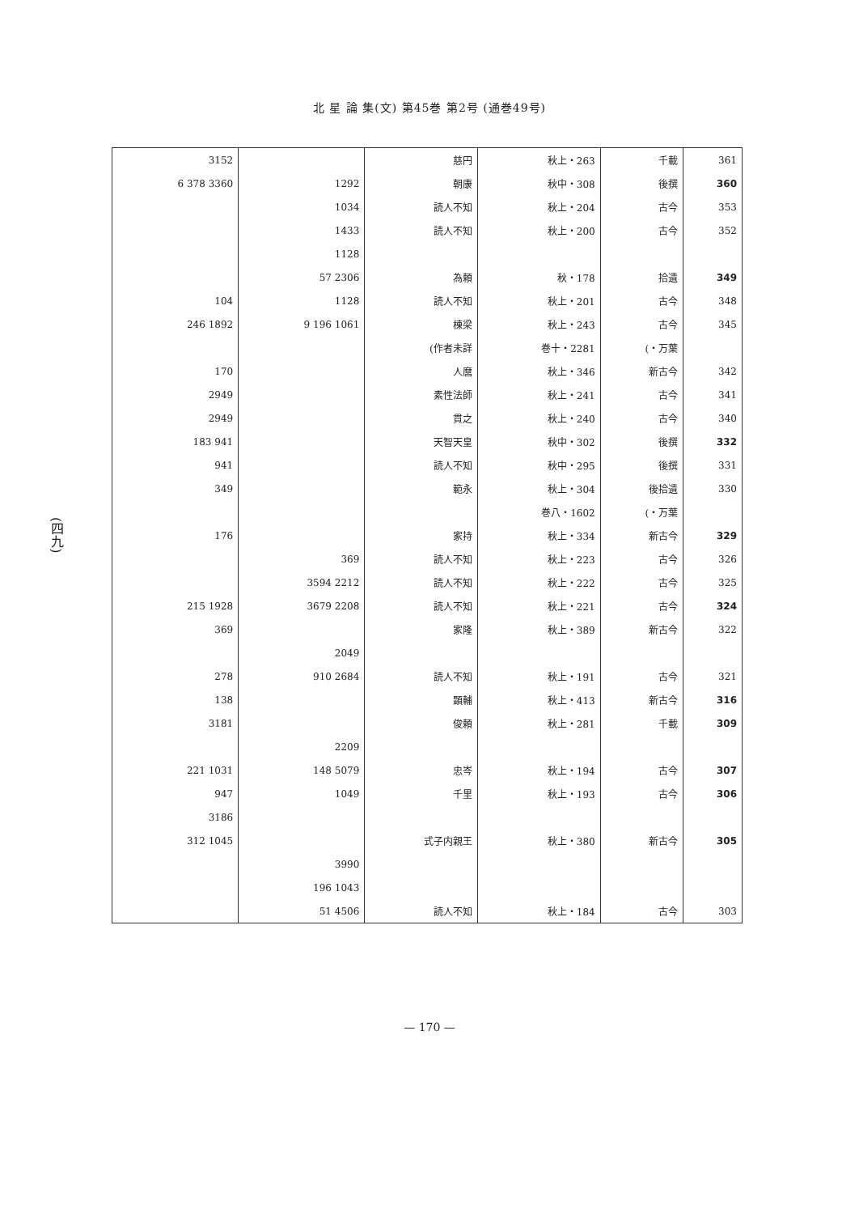北 星 論 集(文) 第45巻 第2号 (通巻49号)
(四九)
| 361 | 千載 | 秋上・263 | 慈円 | | 3152 |
| 360 | 後撰 | 秋中・308 | 朝康 | 1292 | 3360 378 6 |
| 353 | 古今 | 秋上・204 | 読人不知 | 1034 | |
| 352 | 古今 | 秋上・200 | 読人不知 | 1433 | |
| | | | | 1128 | |
| 349 | 拾遺 | 秋・178 | 為頼 | 2306 57 | |
| 348 | 古今 | 秋上・201 | 読人不知 | 1128 | 104 |
| 345 | 古今 | 秋上・243 | 棟梁 | 1061 196 9 | 1892 246 |
| | 万葉・) | 巻十・2281 | 作者未詳) | | |
| 342 | 新古今 | 秋上・346 | 人麿 | | 170 |
| 341 | 古今 | 秋上・241 | 素性法師 | | 2949 |
| 340 | 古今 | 秋上・240 | 貫之 | | 2949 |
| 332 | 後撰 | 秋中・302 | 天智天皇 | | 941 183 |
| 331 | 後撰 | 秋中・295 | 読人不知 | | 941 |
| 330 | 後拾遺 | 秋上・304 | 範永 | | 349 |
| | 万葉・) | 巻八・1602 | | | |
| 329 | 新古今 | 秋上・334 | 家持 | | 176 |
| 326 | 古今 | 秋上・223 | 読人不知 | 369 | |
| 325 | 古今 | 秋上・222 | 読人不知 | 2212 3594 | |
| 324 | 古今 | 秋上・221 | 読人不知 | 2208 3679 | 1928 215 |
| 322 | 新古今 | 秋上・389 | 家隆 | | 369 |
| | | | | 2049 | |
| 321 | 古今 | 秋上・191 | 読人不知 | 2684 910 | 278 |
| 316 | 新古今 | 秋上・413 | 顕輔 | | 138 |
| 309 | 千載 | 秋上・281 | 俊頼 | | 3181 |
| | | | | 2209 | |
| 307 | 古今 | 秋上・194 | 忠岑 | 5079 148 | 1031 221 |
| 306 | 古今 | 秋上・193 | 千里 | 1049 | 947 |
| | | | | | 3186 |
| 305 | 新古今 | 秋上・380 | 式子内親王 | | 1045 312 |
| | | | | 3990 | |
| | | | | 1043 196 | |
| 303 | 古今 | 秋上・184 | 読人不知 | 4506 51 | |
— 170 —